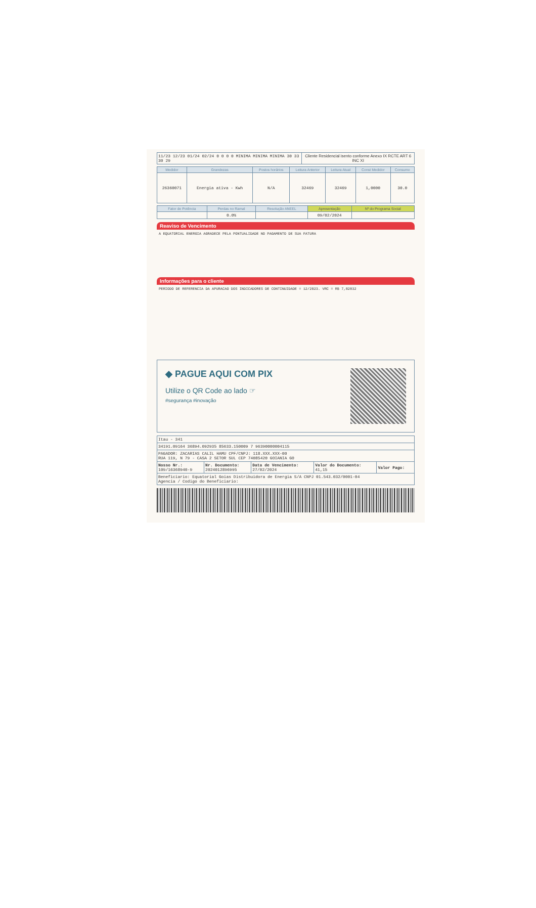| 11/23 12/23 01/24 02/24 0 0 0 0 MINIMA MINIMA MINIMA 30 33 30 29 | Cliente Residencial isento conforme Anexo IX RCTE ART 6 INC XI |
| Medidor | Grandezas | Postos horários | Leitura Anterior | Leitura Atual | Const Medidor | Consumo |
| --- | --- | --- | --- | --- | --- | --- |
| 26360071 | Energia ativa - Kwh | N/A | 32469 | 32469 | 1,0000 | 30.0 |
| Fator de Potência | Perdas no Ramal | Resolução ANEEL | Apresentação | Nº do Programa Social |
| --- | --- | --- | --- | --- |
| | 0.0% | | 09/02/2024 | |
Reaviso de Vencimento
A EQUATORIAL ENERGIA AGRADECE PELA PONTUALIDADE NO PAGAMENTO DE SUA FATURA
Informações para o cliente
PERIODO DE REFERENCIA DA APURACAO DOS INDICADORES DE CONTINUIDADE = 12/2023. VRC = R$ 7,82832
◆ PAGUE AQUI COM PIX
Utilize o QR Code ao lado ☞
#segurança #inovação
| Itau - 341 | | | | |
| 34191.09164 36894.092935 85633.150009 7 96390000004115 | | | | |
| PAGADOR: ZACARIAS CALIL HAMU CPF/CNPJ: 118.XXX.XXX-00 RUA 119, N 79 - CASA 2 SETOR SUL CEP 74085420 GOIANIA GO | | | | |
| Nosso Nr.: 109/16368940-9 | Nr. Documento: 2024012896995 | Data de Vencimento: 27/02/2024 | Valor do Documento: 41,15 | Valor Pago: |
| Beneficiario: Equatorial Goias Distribuidora de Energia S/A CNPJ 01.543.032/0001-04 Agencia / Codigo do Beneficiario: | | | | |